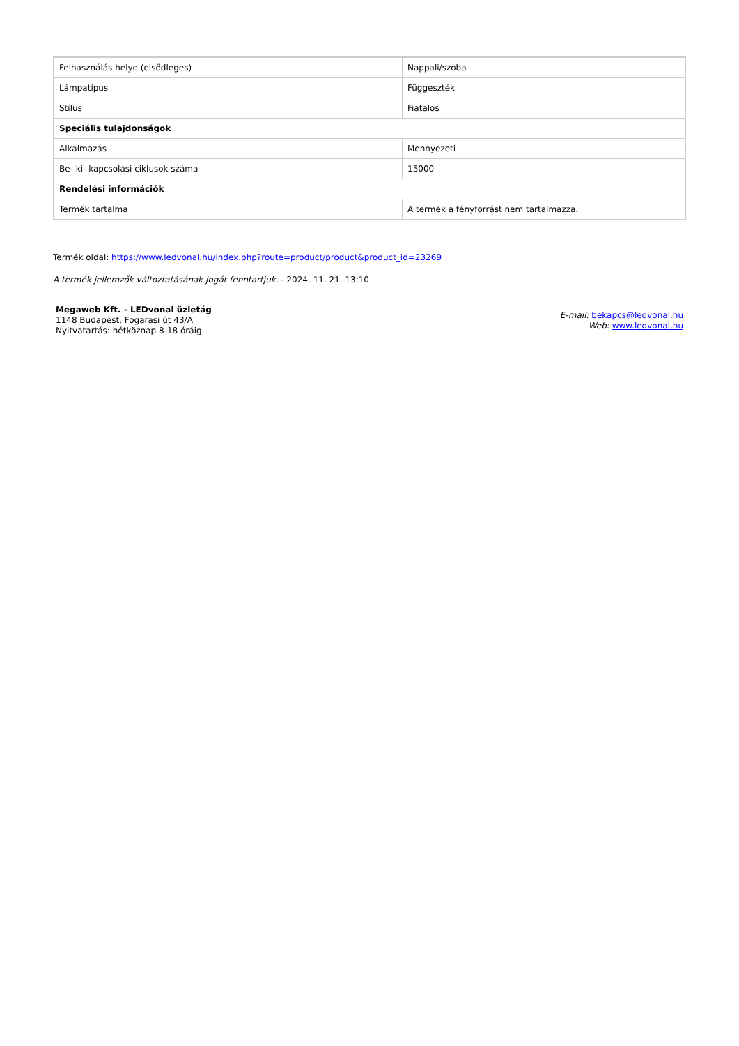| Felhasználás helye (elsődleges) | Nappali/szoba |
| Lámpatípus | Függeszték |
| Stílus | Fiatalos |
| Speciális tulajdonságok | |
| Alkalmazás | Mennyezeti |
| Be- ki- kapcsolási ciklusok száma | 15000 |
| Rendelési információk | |
| Termék tartalma | A termék a fényforrást nem tartalmazza. |
Termék oldal: https://www.ledvonal.hu/index.php?route=product/product&product_id=23269
A termék jellemzők változtatásának jogát fenntartjuk. - 2024. 11. 21. 13:10
Megaweb Kft. - LEDvonal üzletág
1148 Budapest, Fogarasi út 43/A
Nyitvatartás: hétköznap 8-18 óráig
E-mail: bekapcs@ledvonal.hu
Web: www.ledvonal.hu